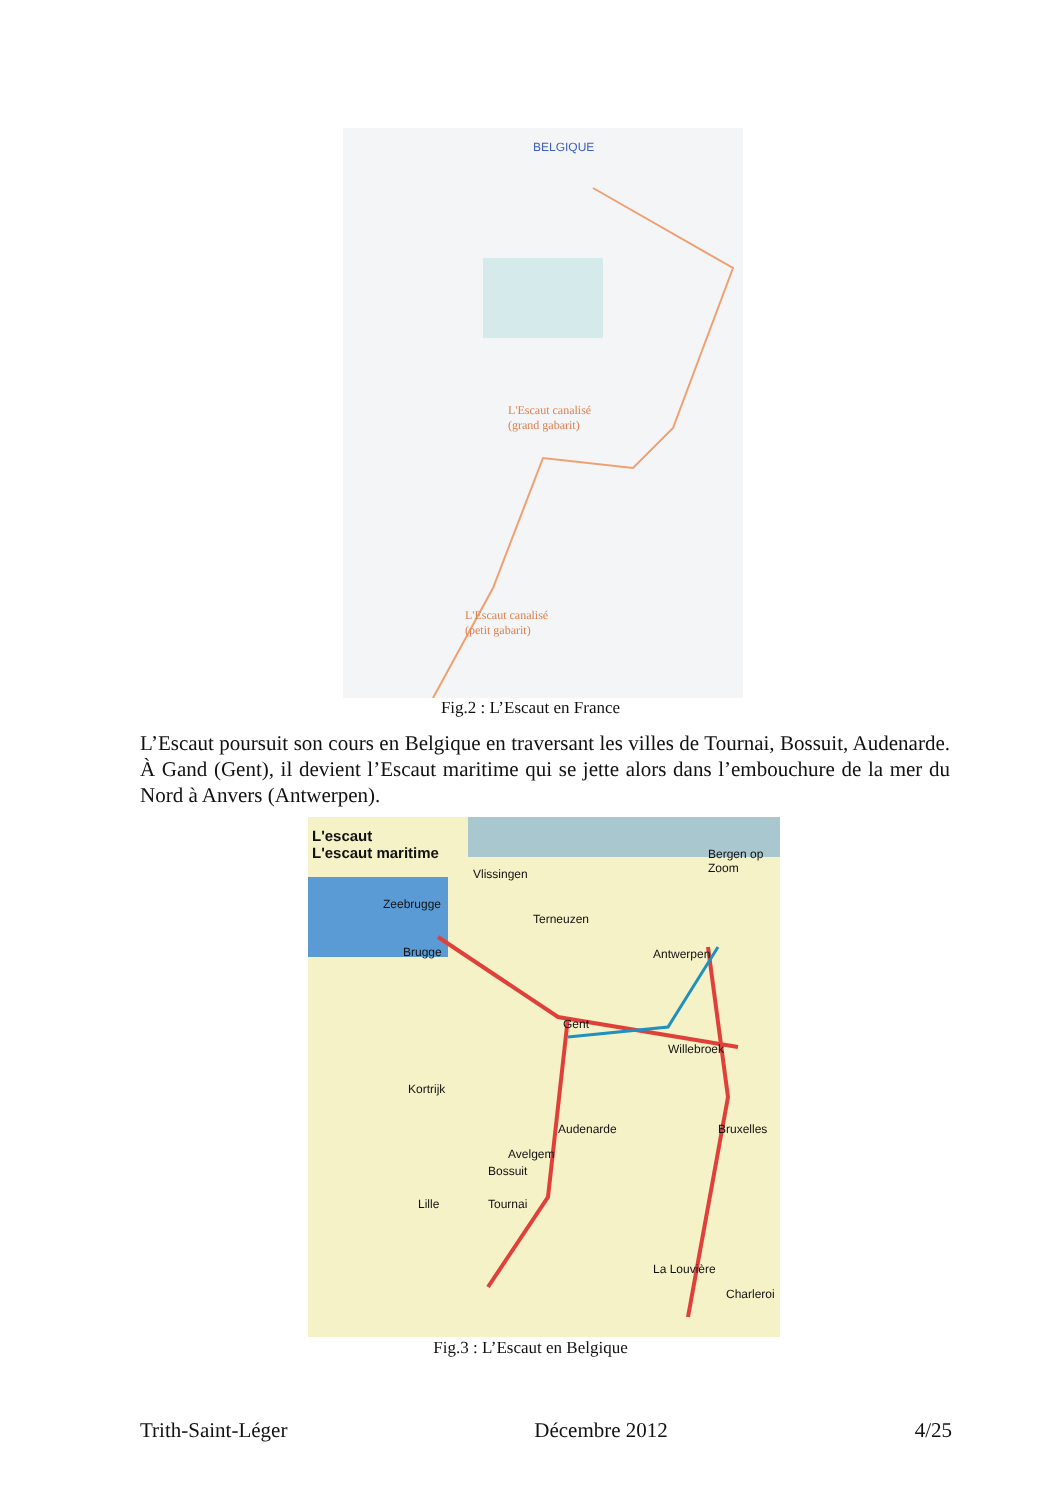BELGIQUE
L'Escaut canalisé
(grand gabarit)
L'Escaut canalisé
(petit gabarit)
Fig.2 : L’Escaut en France
L’Escaut poursuit son cours en Belgique en traversant les villes de Tournai, Bossuit, Audenarde. À Gand (Gent), il devient l’Escaut maritime qui se jette alors dans l’embouchure de la mer du Nord à Anvers (Antwerpen).
L'escaut
L'escaut maritime
Vlissingen
Bergen op Zoom
Zeebrugge
Terneuzen
Brugge Antwerpen
Gent
Willebroek
Kortrijk
Audenarde Bruxelles
Avelgem
Bossuit
Lille Tournai
La Louvière
Charleroi
Fig.3 : L’Escaut en Belgique
Trith-Saint-Léger Décembre 2012 4/25